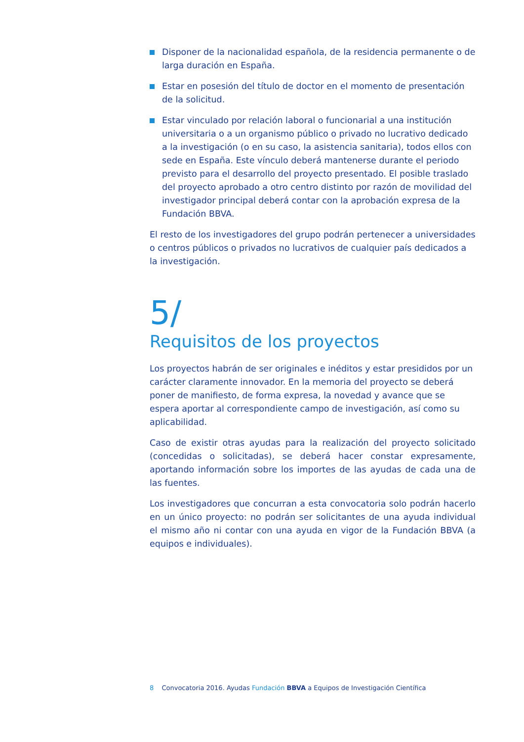Disponer de la nacionalidad española, de la residencia permanente o de larga duración en España.
Estar en posesión del título de doctor en el momento de presentación de la solicitud.
Estar vinculado por relación laboral o funcionarial a una institución universitaria o a un organismo público o privado no lucrativo dedicado a la investigación (o en su caso, la asistencia sanitaria), todos ellos con sede en España. Este vínculo deberá mantenerse durante el periodo previsto para el desarrollo del proyecto presentado. El posible traslado del proyecto aprobado a otro centro distinto por razón de movilidad del investigador principal deberá contar con la aprobación expresa de la Fundación BBVA.
El resto de los investigadores del grupo podrán pertenecer a universidades o centros públicos o privados no lucrativos de cualquier país dedicados a la investigación.
5/
Requisitos de los proyectos
Los proyectos habrán de ser originales e inéditos y estar presididos por un carácter claramente innovador. En la memoria del proyecto se deberá poner de manifiesto, de forma expresa, la novedad y avance que se espera aportar al correspondiente campo de investigación, así como su aplicabilidad.
Caso de existir otras ayudas para la realización del proyecto solicitado (concedidas o solicitadas), se deberá hacer constar expresamente, aportando información sobre los importes de las ayudas de cada una de las fuentes.
Los investigadores que concurran a esta convocatoria solo podrán hacerlo en un único proyecto: no podrán ser solicitantes de una ayuda individual el mismo año ni contar con una ayuda en vigor de la Fundación BBVA (a equipos e individuales).
8 Convocatoria 2016. Ayudas Fundación BBVA a Equipos de Investigación Científica